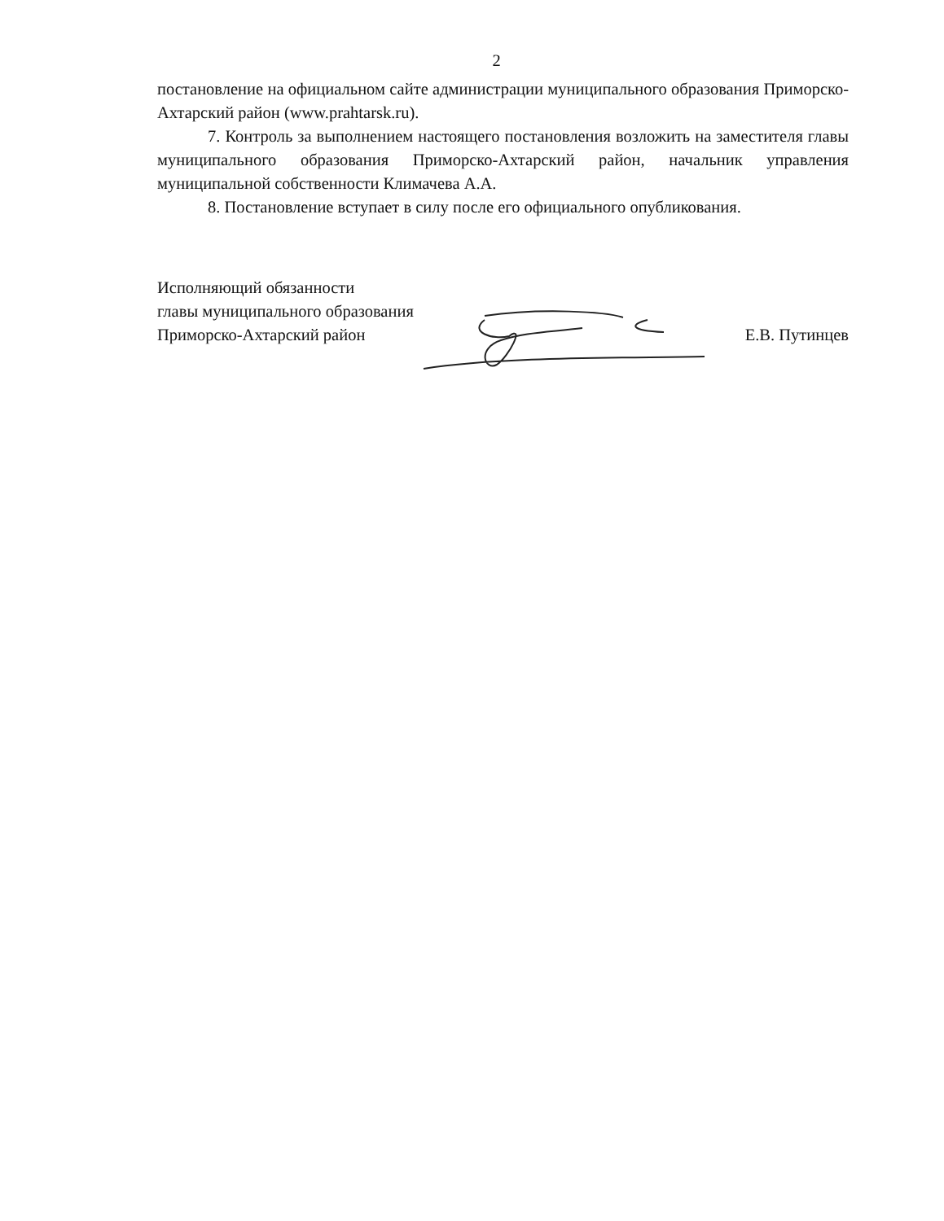2
постановление на официальном сайте администрации муниципального образования Приморско-Ахтарский район (www.prahtarsk.ru).
7. Контроль за выполнением настоящего постановления возложить на заместителя главы муниципального образования Приморско-Ахтарский район, начальник управления муниципальной собственности Климачева А.А.
8. Постановление вступает в силу после его официального опубликования.
Исполняющий обязанности
главы муниципального образования
Приморско-Ахтарский район
Е.В. Путинцев